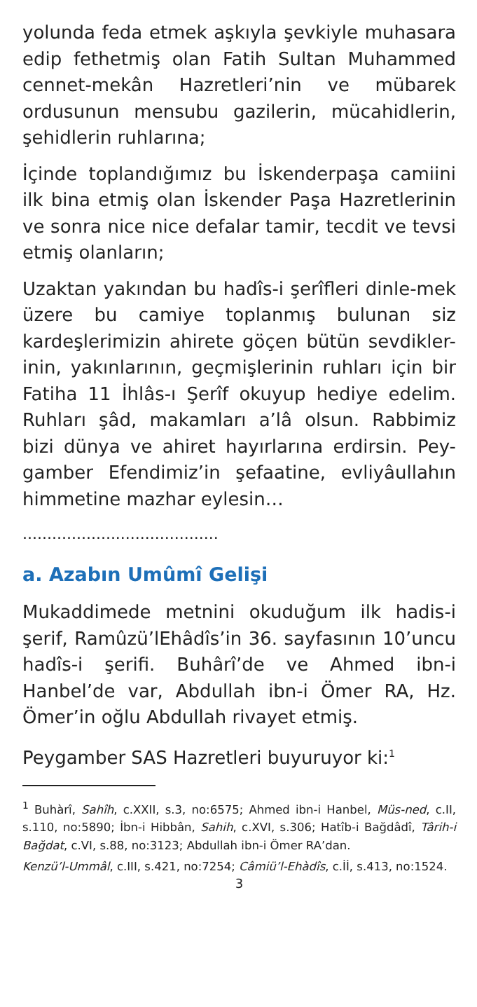yolunda feda etmek aşkıyla şevkiyle muhasara edip fethetmiş olan Fatih Sultan Muhammed cennet-mekân Hazretleri’nin ve mübarek ordusunun mensubu gazilerin, mücahidlerin, şehidlerin ruhlarına;
İçinde toplandığımız bu İskenderpaşa camiini ilk bina etmiş olan İskender Paşa Hazretlerinin ve sonra nice nice defalar tamir, tecdit ve tevsi etmiş olanların;
Uzaktan yakından bu hadîs-i şerîfleri dinle-mek üzere bu camiye toplanmış bulunan siz kardeşlerimizin ahirete göçen bütün sevdikler-inin, yakınlarının, geçmişlerinin ruhları için bir Fatiha 11 İhlâs-ı Şerîf okuyup hediye edelim. Ruhları şâd, makamları a’lâ olsun. Rabbimiz bizi dünya ve ahiret hayırlarına erdirsin. Pey-gamber Efendimiz’in şefaatine, evliyâullahın himmetine mazhar eylesin…
........................................
a. Azabın Umûmî Gelişi
Mukaddimede metnini okuduğum ilk hadis-i şerif, Ramûzü’lEhâdîs’in 36. sayfasının 10’uncu hadîs-i şerifi. Buhârî’de ve Ahmed ibn-i Hanbel’de var, Abdullah ibn-i Ömer RA, Hz. Ömer’in oğlu Abdullah rivayet etmiş.
Peygamber SAS Hazretleri buyuruyor ki:<sup>1</sup>
<sup>1</sup> Buhàrî, Sahîh, c.XXII, s.3, no:6575; Ahmed ibn-i Hanbel, Müs-ned, c.II, s.110, no:5890; İbn-i Hibbân, Sahih, c.XVI, s.306; Hatîb-i Bağdâdî, Târih-i Bağdat, c.VI, s.88, no:3123; Abdullah ibn-i Ömer RA’dan.
Kenzü’l-Ummâl, c.III, s.421, no:7254; Câmiü’l-Ehàdîs, c.İİ, s.413, no:1524.
3